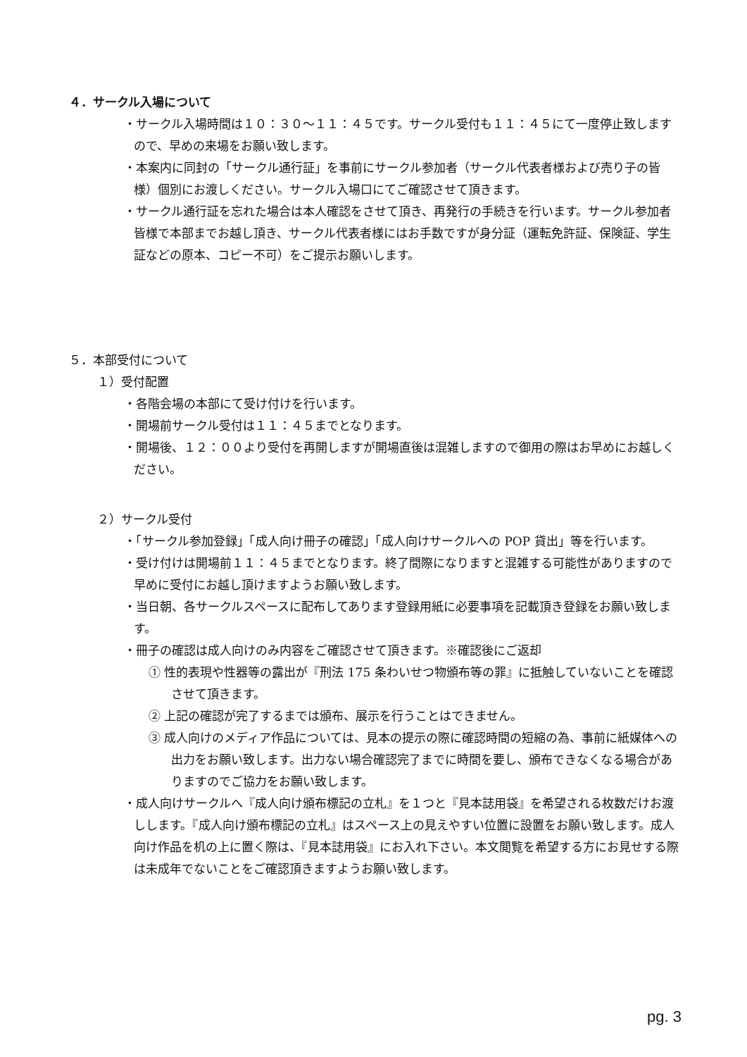４．サークル入場について
・サークル入場時間は１０：３０〜１１：４５です。サークル受付も１１：４５にて一度停止致しますので、早めの来場をお願い致します。
・本案内に同封の「サークル通行証」を事前にサークル参加者（サークル代表者様および売り子の皆様）個別にお渡しください。サークル入場口にてご確認させて頂きます。
・サークル通行証を忘れた場合は本人確認をさせて頂き、再発行の手続きを行います。サークル参加者皆様で本部までお越し頂き、サークル代表者様にはお手数ですが身分証（運転免許証、保険証、学生証などの原本、コピー不可）をご提示お願いします。
５．本部受付について
１）受付配置
・各階会場の本部にて受け付けを行います。
・開場前サークル受付は１１：４５までとなります。
・開場後、１２：００より受付を再開しますが開場直後は混雑しますので御用の際はお早めにお越しください。
２）サークル受付
・「サークル参加登録」「成人向け冊子の確認」「成人向けサークルへの POP 貸出」等を行います。
・受け付けは開場前１１：４５までとなります。終了間際になりますと混雑する可能性がありますので早めに受付にお越し頂けますようお願い致します。
・当日朝、各サークルスペースに配布してあります登録用紙に必要事項を記載頂き登録をお願い致します。
・冊子の確認は成人向けのみ内容をご確認させて頂きます。※確認後にご返却
① 性的表現や性器等の露出が『刑法 175 条わいせつ物頒布等の罪』に抵触していないことを確認させて頂きます。
② 上記の確認が完了するまでは頒布、展示を行うことはできません。
③ 成人向けのメディア作品については、見本の提示の際に確認時間の短縮の為、事前に紙媒体への出力をお願い致します。出力ない場合確認完了までに時間を要し、頒布できなくなる場合がありますのでご協力をお願い致します。
・成人向けサークルへ『成人向け頒布標記の立札』を１つと『見本誌用袋』を希望される枚数だけお渡しします。『成人向け頒布標記の立札』はスペース上の見えやすい位置に設置をお願い致します。成人向け作品を机の上に置く際は、『見本誌用袋』にお入れ下さい。本文閲覧を希望する方にお見せする際は未成年でないことをご確認頂きますようお願い致します。
pg. 3